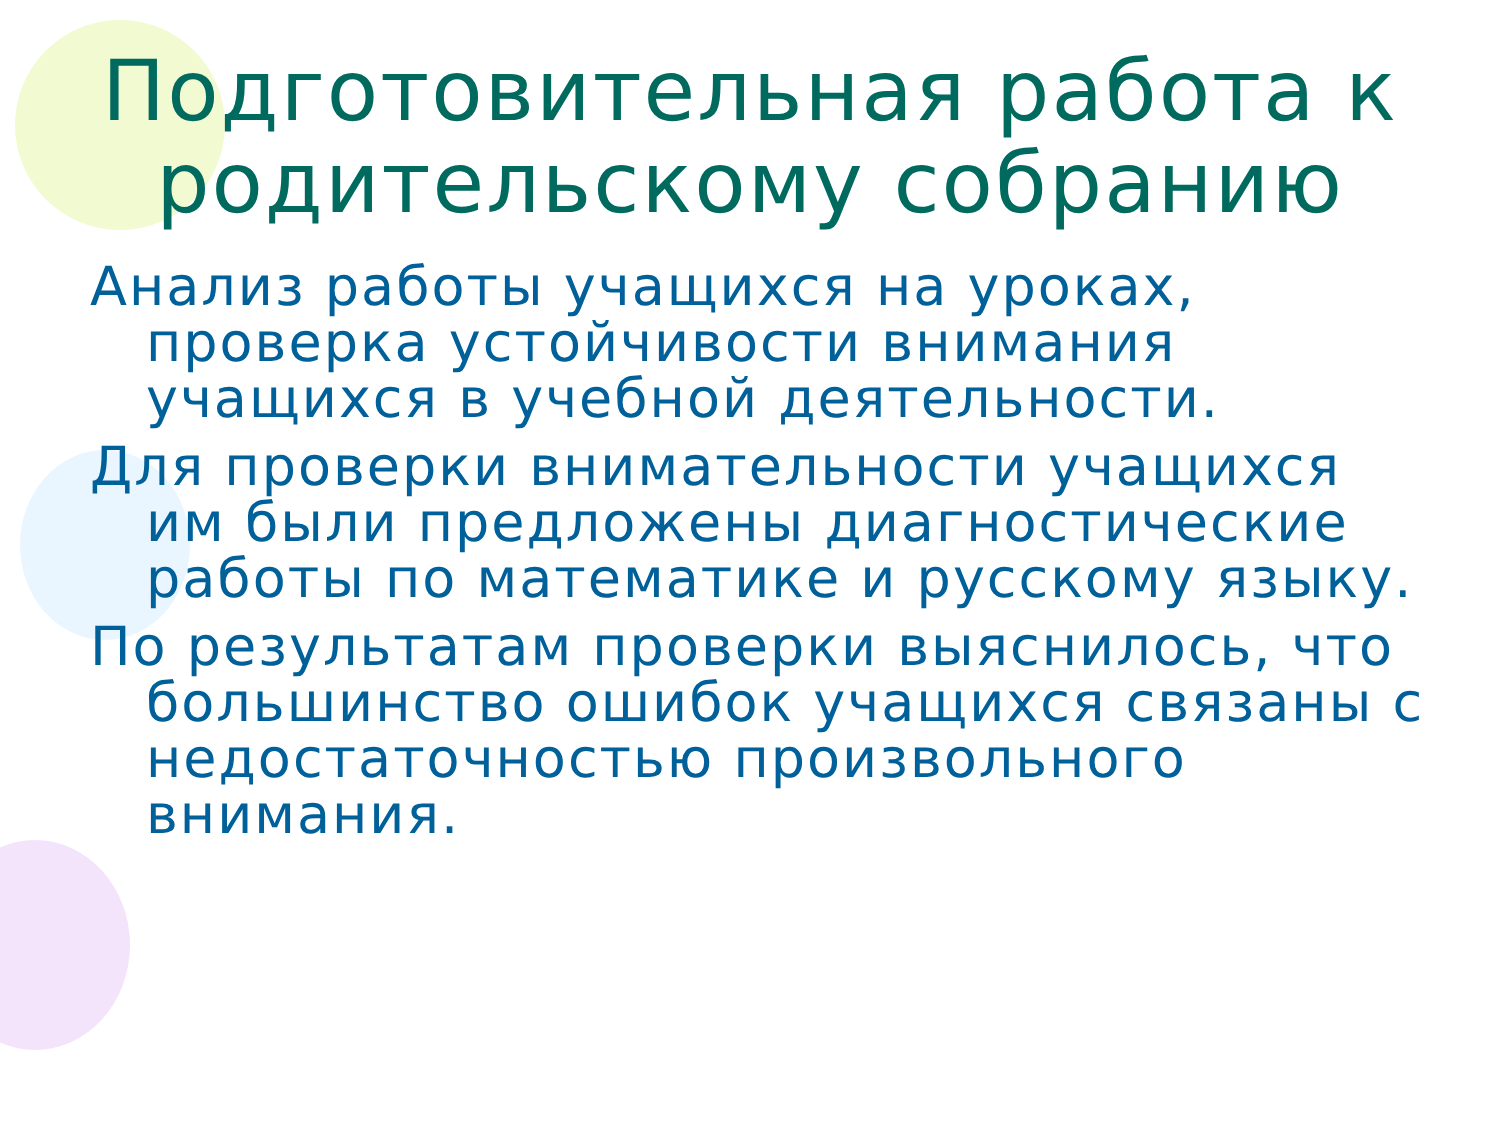Подготовительная работа к родительскому собранию
Анализ работы учащихся на уроках, проверка устойчивости внимания учащихся в учебной деятельности.
Для проверки внимательности учащихся им были предложены диагностические работы по математике и русскому языку.
По результатам проверки выяснилось, что большинство ошибок учащихся связаны с недостаточностью произвольного внимания.